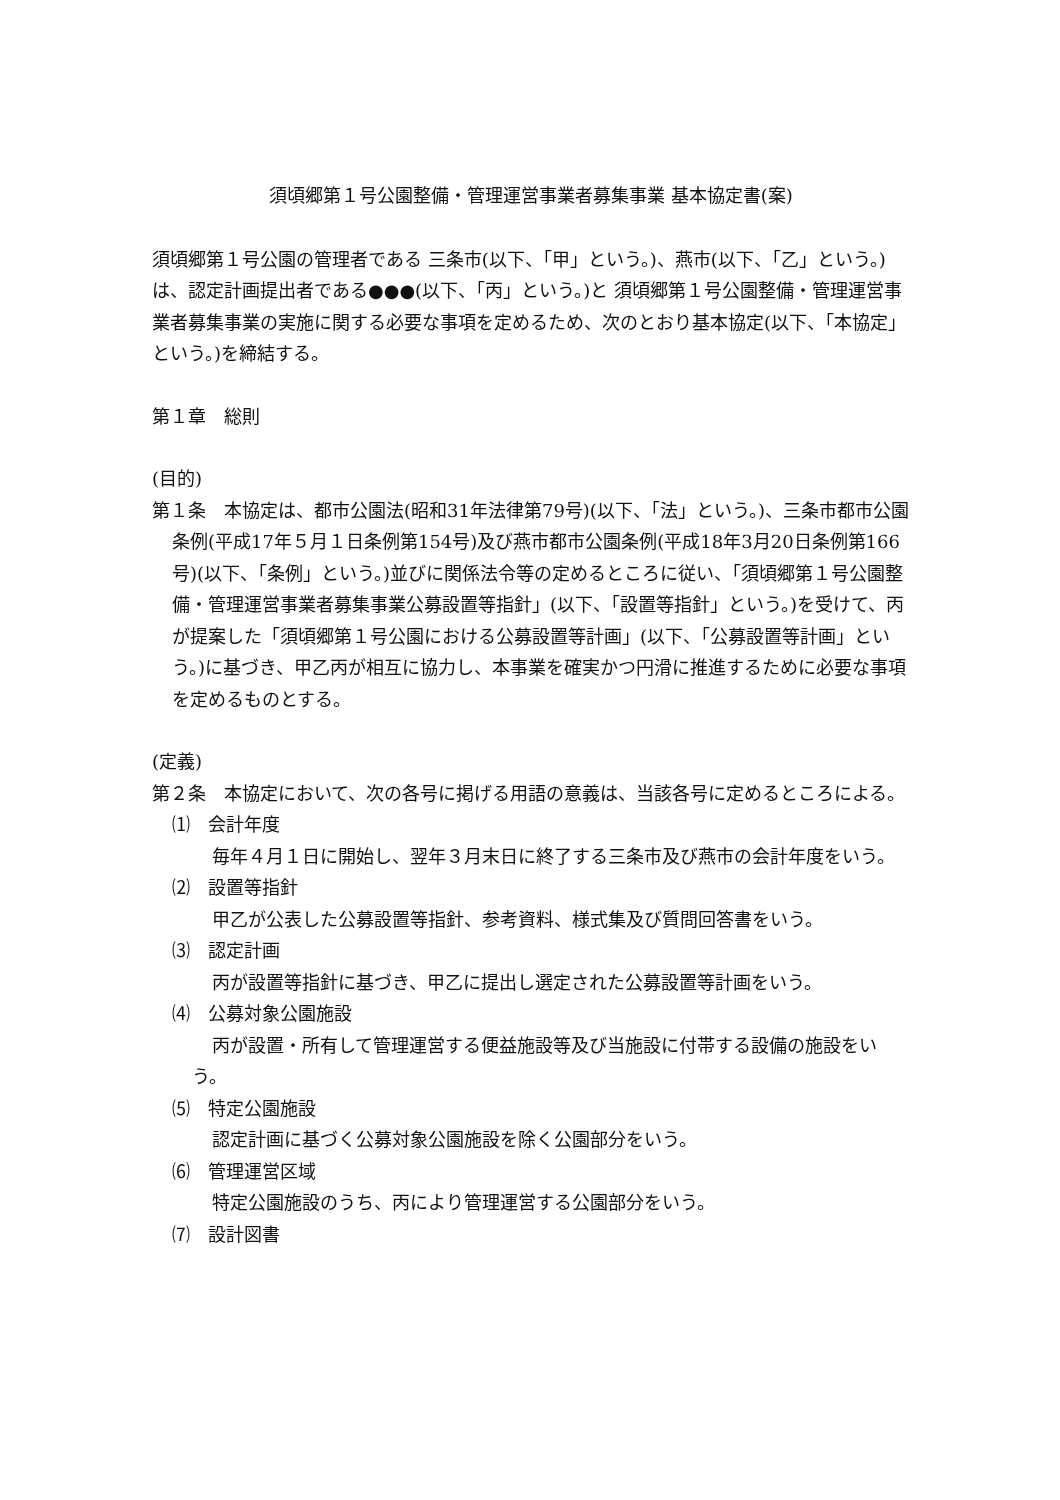須頃郷第１号公園整備・管理運営事業者募集事業 基本協定書(案)
須頃郷第１号公園の管理者である 三条市(以下、「甲」という。)、燕市(以下、「乙」という。)は、認定計画提出者である●●●(以下、「丙」という。)と 須頃郷第１号公園整備・管理運営事業者募集事業の実施に関する必要な事項を定めるため、次のとおり基本協定(以下、「本協定」という。)を締結する。
第１章　総則
(目的)
第１条　本協定は、都市公園法(昭和31年法律第79号)(以下、「法」という。)、三条市都市公園条例(平成17年５月１日条例第154号)及び燕市都市公園条例(平成18年3月20日条例第166号)(以下、「条例」という。)並びに関係法令等の定めるところに従い、「須頃郷第１号公園整備・管理運営事業者募集事業公募設置等指針」(以下、「設置等指針」という。)を受けて、丙が提案した「須頃郷第１号公園における公募設置等計画」(以下、「公募設置等計画」という。)に基づき、甲乙丙が相互に協力し、本事業を確実かつ円滑に推進するために必要な事項を定めるものとする。
(定義)
第２条　本協定において、次の各号に掲げる用語の意義は、当該各号に定めるところによる。
⑴　会計年度
毎年４月１日に開始し、翌年３月末日に終了する三条市及び燕市の会計年度をいう。
⑵　設置等指針
甲乙が公表した公募設置等指針、参考資料、様式集及び質問回答書をいう。
⑶　認定計画
丙が設置等指針に基づき、甲乙に提出し選定された公募設置等計画をいう。
⑷　公募対象公園施設
丙が設置・所有して管理運営する便益施設等及び当施設に付帯する設備の施設をいう。
⑸　特定公園施設
認定計画に基づく公募対象公園施設を除く公園部分をいう。
⑹　管理運営区域
特定公園施設のうち、丙により管理運営する公園部分をいう。
⑺　設計図書